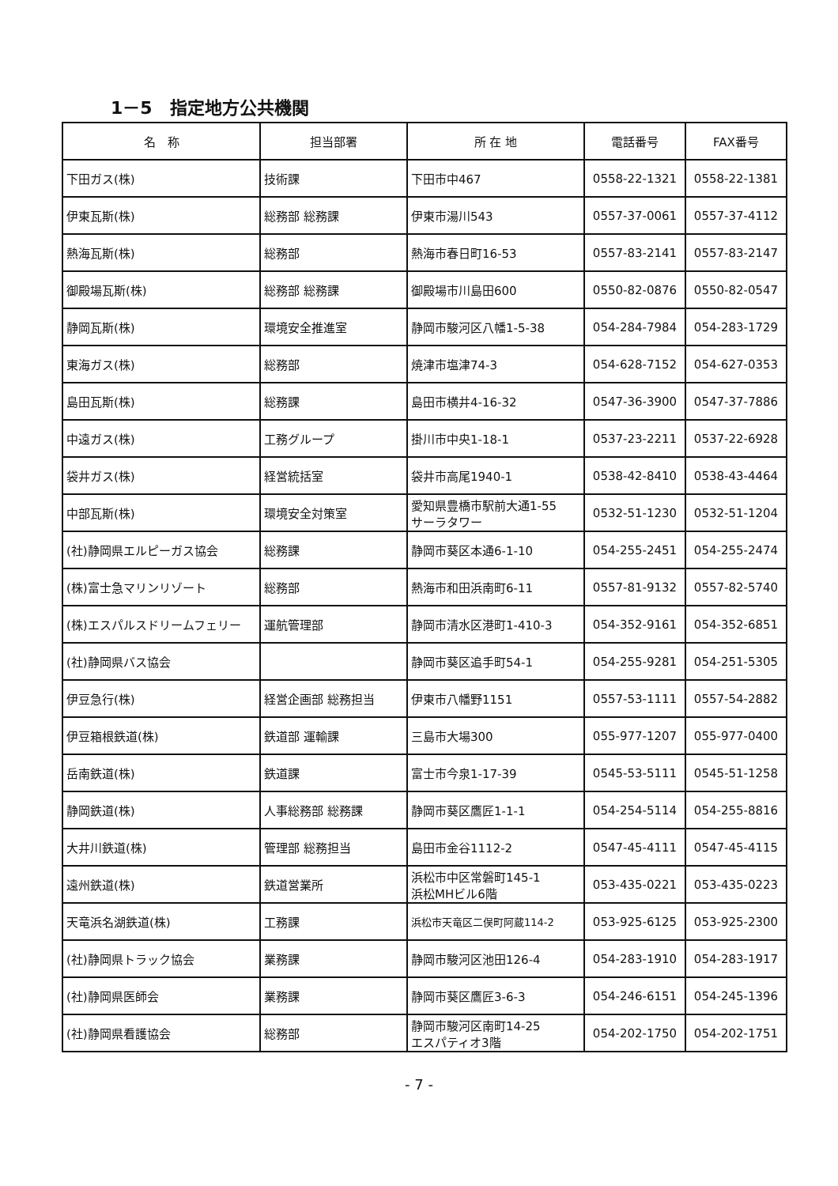1－5　指定地方公共機関
| 名 称 | 担当部署 | 所 在 地 | 電話番号 | FAX番号 |
| --- | --- | --- | --- | --- |
| 下田ガス(株) | 技術課 | 下田市中467 | 0558-22-1321 | 0558-22-1381 |
| 伊東瓦斯(株) | 総務部 総務課 | 伊東市湯川543 | 0557-37-0061 | 0557-37-4112 |
| 熱海瓦斯(株) | 総務部 | 熱海市春日町16-53 | 0557-83-2141 | 0557-83-2147 |
| 御殿場瓦斯(株) | 総務部 総務課 | 御殿場市川島田600 | 0550-82-0876 | 0550-82-0547 |
| 静岡瓦斯(株) | 環境安全推進室 | 静岡市駿河区八幡1-5-38 | 054-284-7984 | 054-283-1729 |
| 東海ガス(株) | 総務部 | 焼津市塩津74-3 | 054-628-7152 | 054-627-0353 |
| 島田瓦斯(株) | 総務課 | 島田市横井4-16-32 | 0547-36-3900 | 0547-37-7886 |
| 中遠ガス(株) | 工務グループ | 掛川市中央1-18-1 | 0537-23-2211 | 0537-22-6928 |
| 袋井ガス(株) | 経営統括室 | 袋井市高尾1940-1 | 0538-42-8410 | 0538-43-4464 |
| 中部瓦斯(株) | 環境安全対策室 | 愛知県豊橋市駅前大通1-55 サーラタワー | 0532-51-1230 | 0532-51-1204 |
| (社)静岡県エルピーガス協会 | 総務課 | 静岡市葵区本通6-1-10 | 054-255-2451 | 054-255-2474 |
| (株)富士急マリンリゾート | 総務部 | 熱海市和田浜南町6-11 | 0557-81-9132 | 0557-82-5740 |
| (株)エスパルスドリームフェリー | 運航管理部 | 静岡市清水区港町1-410-3 | 054-352-9161 | 054-352-6851 |
| (社)静岡県バス協会 | | 静岡市葵区追手町54-1 | 054-255-9281 | 054-251-5305 |
| 伊豆急行(株) | 経営企画部 総務担当 | 伊東市八幡野1151 | 0557-53-1111 | 0557-54-2882 |
| 伊豆箱根鉄道(株) | 鉄道部 運輸課 | 三島市大場300 | 055-977-1207 | 055-977-0400 |
| 岳南鉄道(株) | 鉄道課 | 富士市今泉1-17-39 | 0545-53-5111 | 0545-51-1258 |
| 静岡鉄道(株) | 人事総務部 総務課 | 静岡市葵区鷹匠1-1-1 | 054-254-5114 | 054-255-8816 |
| 大井川鉄道(株) | 管理部 総務担当 | 島田市金谷1112-2 | 0547-45-4111 | 0547-45-4115 |
| 遠州鉄道(株) | 鉄道営業所 | 浜松市中区常磐町145-1 浜松MHビル6階 | 053-435-0221 | 053-435-0223 |
| 天竜浜名湖鉄道(株) | 工務課 | 浜松市天竜区二俣町阿蔵114-2 | 053-925-6125 | 053-925-2300 |
| (社)静岡県トラック協会 | 業務課 | 静岡市駿河区池田126-4 | 054-283-1910 | 054-283-1917 |
| (社)静岡県医師会 | 業務課 | 静岡市葵区鷹匠3-6-3 | 054-246-6151 | 054-245-1396 |
| (社)静岡県看護協会 | 総務部 | 静岡市駿河区南町14-25 エスパティオ3階 | 054-202-1750 | 054-202-1751 |
- 7 -